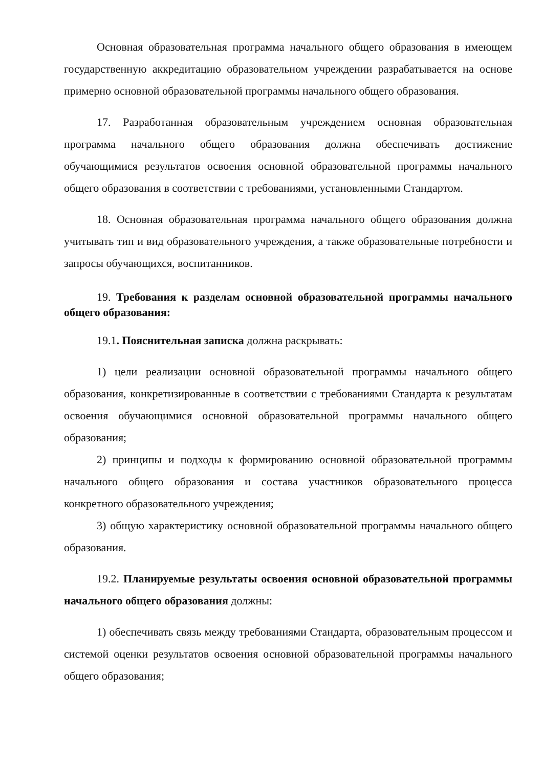Основная образовательная программа начального общего образования в имеющем государственную аккредитацию образовательном учреждении разрабатывается на основе примерно основной образовательной программы начального общего образования.
17. Разработанная образовательным учреждением основная образовательная программа начального общего образования должна обеспечивать достижение обучающимися результатов освоения основной образовательной программы начального общего образования в соответствии с требованиями, установленными Стандартом.
18. Основная образовательная программа начального общего образования должна учитывать тип и вид образовательного учреждения, а также образовательные потребности и запросы обучающихся, воспитанников.
19. Требования к разделам основной образовательной программы начального общего образования:
19.1. Пояснительная записка должна раскрывать:
1) цели реализации основной образовательной программы начального общего образования, конкретизированные в соответствии с требованиями Стандарта к результатам освоения обучающимися основной образовательной программы начального общего образования;
2) принципы и подходы к формированию основной образовательной программы начального общего образования и состава участников образовательного процесса конкретного образовательного учреждения;
3) общую характеристику основной образовательной программы начального общего образования.
19.2. Планируемые результаты освоения основной образовательной программы начального общего образования должны:
1) обеспечивать связь между требованиями Стандарта, образовательным процессом и системой оценки результатов освоения основной образовательной программы начального общего образования;